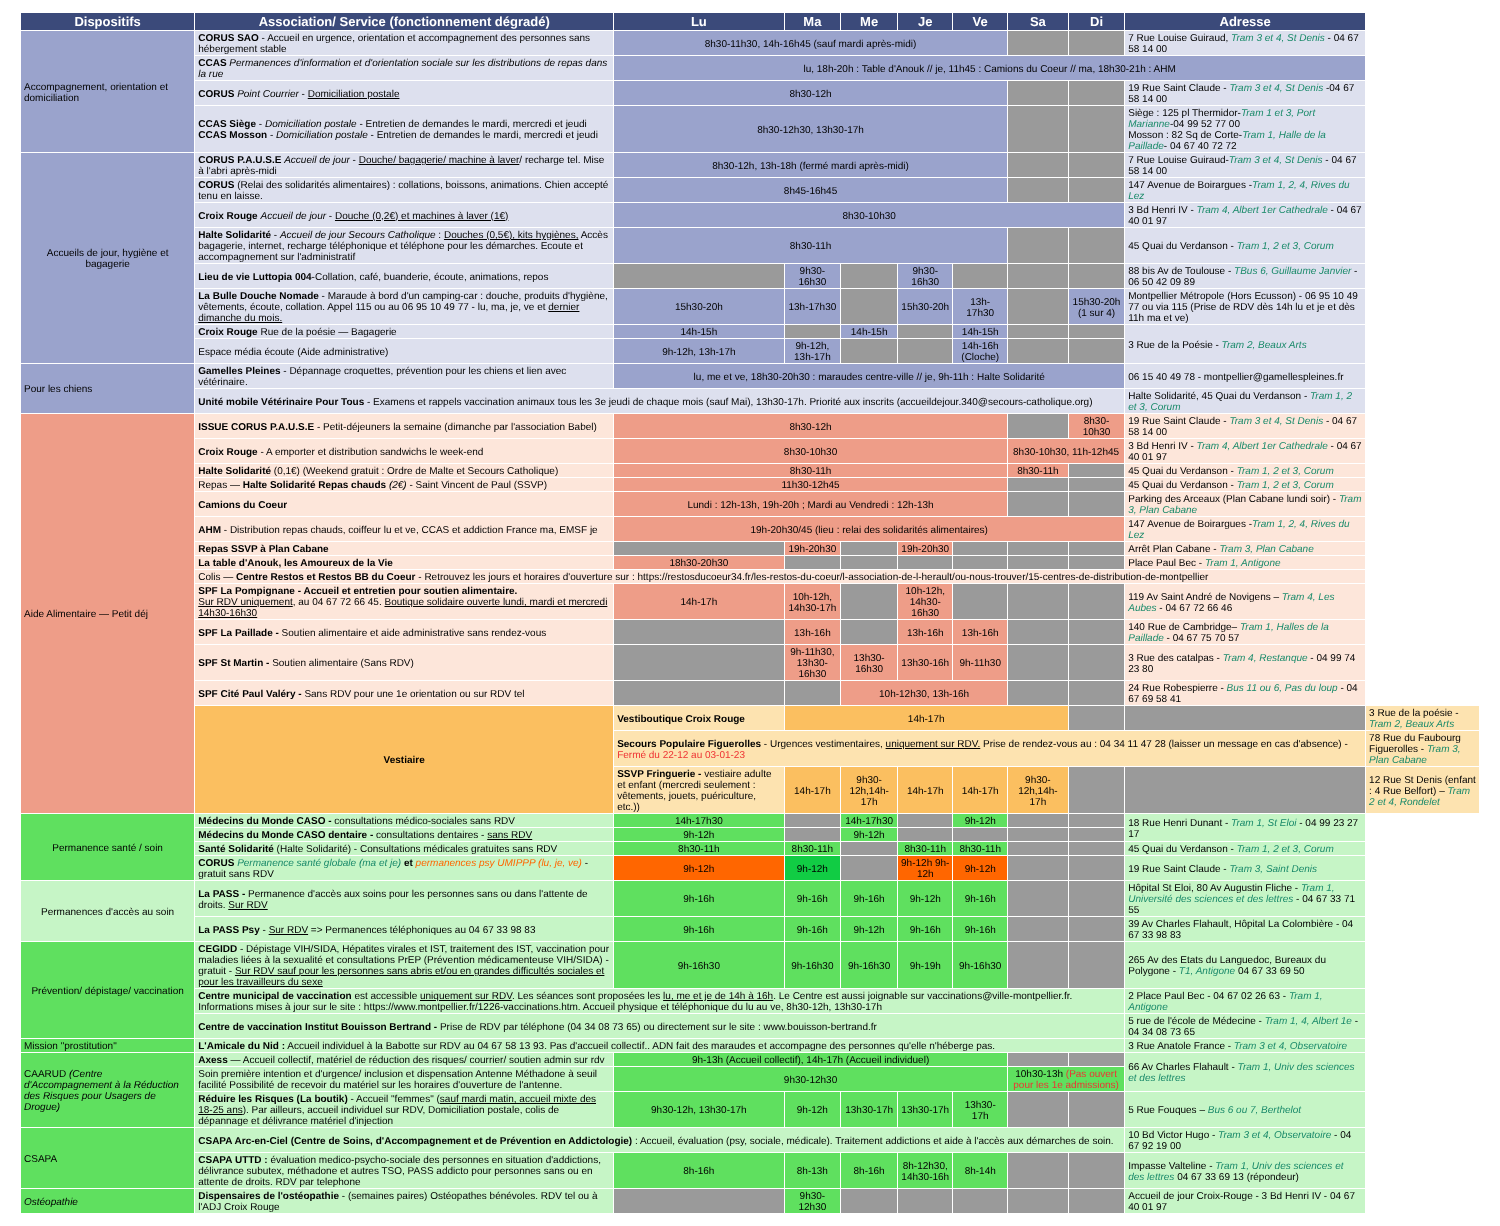| Dispositifs | Association/ Service (fonctionnement dégradé) | Lu | Ma | Me | Je | Ve | Sa | Di | Adresse | |
| --- | --- | --- | --- | --- | --- | --- | --- | --- | --- | --- |
| Accompagnement, orientation et domiciliation | CORUS SAO - Accueil en urgence, orientation et accompagnement des personnes sans hébergement stable | 8h30-11h30, 14h-16h45 (sauf mardi après-midi) | | | | | | | 7 Rue Louise Guiraud, Tram 3 et 4, St Denis - 04 67 58 14 00 | |
| | CCAS Permanences d'information et d'orientation sociale sur les distributions de repas dans la rue | lu, 18h-20h : Table d'Anouk // je, 11h45 : Camions du Coeur // ma, 18h30-21h : AHM | | | | | | | | |
| | CORUS Point Courrier - Domiciliation postale | 8h30-12h | | | | | | | 19 Rue Saint Claude - Tram 3 et 4, St Denis -04 67 58 14 00 | |
| | CCAS Siège - Domiciliation postale - Entretien de demandes le mardi, mercredi et jeudi CCAS Mosson - Domiciliation postale - Entretien de demandes le mardi, mercredi et jeudi | 8h30-12h30, 13h30-17h | | | | | | | Siège : 125 pl Thermidor- Tram 1 et 3, Port Marianne -04 99 52 77 00 Mosson : 82 Sq de Corte- Tram 1, Halle de la Paillade - 04 67 40 72 72 | |
| Accueils de jour, hygiène et bagagerie | CORUS P.A.U.S.E Accueil de jour - Douche/ bagagerie/ machine à laver / recharge tel. Mise à l'abri après-midi | 8h30-12h, 13h-18h (fermé mardi après-midi) | | | | | | | 7 Rue Louise Guiraud- Tram 3 et 4, St Denis - 04 67 58 14 00 | |
| | CORUS (Relai des solidarités alimentaires) : collations, boissons, animations. Chien accepté tenu en laisse. | 8h45-16h45 | | | | | | | 147 Avenue de Boirargues - Tram 1, 2, 4, Rives du Lez | |
| | Croix Rouge Accueil de jour - Douche (0,2€) et machines à laver (1€) | 8h30-10h30 | | | | | | | 3 Bd Henri IV - Tram 4, Albert 1er Cathedrale - 04 67 40 01 97 | |
| | Halte Solidarité - Accueil de jour Secours Catholique : Douches (0,5€), kits hygiènes, Accès bagagerie, internet, recharge téléphonique et téléphone pour les démarches. Ecoute et accompagnement sur l'administratif | 8h30-11h | | | | | | | 45 Quai du Verdanson - Tram 1, 2 et 3, Corum | |
| | Lieu de vie Luttopia 004 -Collation, café, buanderie, écoute, animations, repos | | 9h30-16h30 | | 9h30-16h30 | | | | 88 bis Av de Toulouse - TBus 6, Guillaume Janvier - 06 50 42 09 89 | |
| | La Bulle Douche Nomade - Maraude à bord d'un camping-car : douche, produits d'hygiène, vêtements, écoute, collation. Appel 115 ou au 06 95 10 49 77 - lu, ma, je, ve et dernier dimanche du mois. | 15h30-20h | 13h-17h30 | | 15h30-20h | 13h-17h30 | | 15h30-20h (1 sur 4) | Montpellier Métropole (Hors Ecusson) - 06 95 10 49 77 ou via 115 (Prise de RDV dès 14h lu et je et dès 11h ma et ve) | |
| | Croix Rouge Rue de la poésie — Bagagerie | 14h-15h | | 14h-15h | | 14h-15h | | | 3 Rue de la Poésie - Tram 2, Beaux Arts | |
| | Espace média écoute (Aide administrative) | 9h-12h, 13h-17h | 9h-12h, 13h-17h | | | 14h-16h (Cloche) | | | | |
| Pour les chiens | Gamelles Pleines - Dépannage croquettes, prévention pour les chiens et lien avec vétérinaire. | lu, me et ve, 18h30-20h30 : maraudes centre-ville // je, 9h-11h : Halte Solidarité | | | | | | | 06 15 40 49 78 - montpellier@gamellespleines.fr | |
| | Unité mobile Vétérinaire Pour Tous - Examens et rappels vaccination animaux tous les 3e jeudi de chaque mois (sauf Mai), 13h30-17h. Priorité aux inscrits (accueildejour.340@secours-catholique.org) | | | | | | | | Halte Solidarité, 45 Quai du Verdanson - Tram 1, 2 et 3, Corum | |
| Aide Alimentaire — Petit déj | ISSUE CORUS P.A.U.S.E - Petit-déjeuners la semaine (dimanche par l'association Babel) | 8h30-12h | | | | | | 8h30-10h30 | 19 Rue Saint Claude - Tram 3 et 4, St Denis - 04 67 58 14 00 | |
| | Croix Rouge - A emporter et distribution sandwichs le week-end | 8h30-10h30 | | | | | 8h30-10h30, 11h-12h45 | | 3 Bd Henri IV - Tram 4, Albert 1er Cathedrale - 04 67 40 01 97 | |
| | Halte Solidarité (0,1€) (Weekend gratuit : Ordre de Malte et Secours Catholique) | 8h30-11h | | | | | 8h30-11h | | 45 Quai du Verdanson - Tram 1, 2 et 3, Corum | |
| | Repas — Halte Solidarité Repas chauds (2€) - Saint Vincent de Paul (SSVP) | 11h30-12h45 | | | | | | | 45 Quai du Verdanson - Tram 1, 2 et 3, Corum | |
| | Camions du Coeur | Lundi : 12h-13h, 19h-20h ; Mardi au Vendredi : 12h-13h | | | | | | | Parking des Arceaux (Plan Cabane lundi soir) - Tram 3, Plan Cabane | |
| | AHM - Distribution repas chauds, coiffeur lu et ve, CCAS et addiction France ma, EMSF je | 19h-20h30/45 (lieu : relai des solidarités alimentaires) | | | | | | | 147 Avenue de Boirargues - Tram 1, 2, 4, Rives du Lez | |
| | Repas SSVP à Plan Cabane | | 19h-20h30 | | 19h-20h30 | | | | Arrêt Plan Cabane - Tram 3, Plan Cabane | |
| | La table d'Anouk, les Amoureux de la Vie | 18h30-20h30 | | | | | | | Place Paul Bec - Tram 1, Antigone | |
| | Colis — Centre Restos et Restos BB du Coeur - Retrouvez les jours et horaires d'ouverture sur : https://restosducoeur34.fr/les-restos-du-coeur/l-association-de-l-herault/ou-nous-trouver/15-centres-de-distribution-de-montpellier | | | | | | | | | |
| | SPF La Pompignane - Accueil et entretien pour soutien alimentaire. Sur RDV uniquement , au 04 67 72 66 45. Boutique solidaire ouverte lundi, mardi et mercredi 14h30-16h30 | 14h-17h | 10h-12h, 14h30-17h | | 10h-12h, 14h30-16h30 | | | | 119 Av Saint André de Novigens – Tram 4, Les Aubes - 04 67 72 66 46 | |
| | SPF La Paillade - Soutien alimentaire et aide administrative sans rendez-vous | | 13h-16h | | 13h-16h | 13h-16h | | | 140 Rue de Cambridge– Tram 1, Halles de la Paillade - 04 67 75 70 57 | |
| | SPF St Martin - Soutien alimentaire (Sans RDV) | | 9h-11h30, 13h30-16h30 | 13h30-16h30 | 13h30-16h | 9h-11h30 | | | 3 Rue des catalpas - Tram 4, Restanque - 04 99 74 23 80 | |
| | SPF Cité Paul Valéry - Sans RDV pour une 1e orientation ou sur RDV tel | | | 10h-12h30, 13h-16h | | | | | 24 Rue Robespierre - Bus 11 ou 6, Pas du loup - 04 67 69 58 41 | |
| | Vestiaire | Vestiboutique Croix Rouge | 14h-17h | | | | | | | 3 Rue de la poésie - Tram 2, Beaux Arts |
| | | Secours Populaire Figuerolles - Urgences vestimentaires, uniquement sur RDV. Prise de rendez-vous au : 04 34 11 47 28 (laisser un message en cas d'absence) - Fermé du 22-12 au 03-01-23 | | | | | | | | 78 Rue du Faubourg Figuerolles - Tram 3, Plan Cabane |
| | | SSVP Fringuerie - vestiaire adulte et enfant (mercredi seulement : vêtements, jouets, puériculture, etc.)) | 14h-17h | 9h30-12h,14h-17h | 14h-17h | 14h-17h | 9h30-12h,14h-17h | | | 12 Rue St Denis (enfant : 4 Rue Belfort) – Tram 2 et 4, Rondelet |
| Permanence santé / soin | Médecins du Monde CASO - consultations médico-sociales sans RDV | 14h-17h30 | | 14h-17h30 | | 9h-12h | | | 18 Rue Henri Dunant - Tram 1, St Eloi - 04 99 23 27 17 | |
| | Médecins du Monde CASO dentaire - consultations dentaires - sans RDV | 9h-12h | | 9h-12h | | | | | | |
| | Santé Solidarité (Halte Solidarité) - Consultations médicales gratuites sans RDV | 8h30-11h | 8h30-11h | | 8h30-11h | 8h30-11h | | | 45 Quai du Verdanson - Tram 1, 2 et 3, Corum | |
| | CORUS Permanence santé globale (ma et je) et permanences psy UMIPPP (lu, je, ve) - gratuit sans RDV | 9h-12h | 9h-12h | | 9h-12h 9h-12h | 9h-12h | | | 19 Rue Saint Claude - Tram 3, Saint Denis | |
| Permanences d'accès au soin | La PASS - Permanence d'accès aux soins pour les personnes sans ou dans l'attente de droits. Sur RDV | 9h-16h | 9h-16h | 9h-16h | 9h-12h | 9h-16h | | | Hôpital St Eloi, 80 Av Augustin Fliche - Tram 1, Université des sciences et des lettres - 04 67 33 71 55 | |
| | La PASS Psy - Sur RDV => Permanences téléphoniques au 04 67 33 98 83 | 9h-16h | 9h-16h | 9h-12h | 9h-16h | 9h-16h | | | 39 Av Charles Flahault, Hôpital La Colombière - 04 67 33 98 83 | |
| Prévention/ dépistage/ vaccination | CEGIDD - Dépistage VIH/SIDA, Hépatites virales et IST, traitement des IST, vaccination pour maladies liées à la sexualité et consultations PrEP (Prévention médicamenteuse VIH/SIDA) - gratuit - Sur RDV sauf pour les personnes sans abris et/ou en grandes difficultés sociales et pour les travailleurs du sexe | 9h-16h30 | 9h-16h30 | 9h-16h30 | 9h-19h | 9h-16h30 | | | 265 Av des Etats du Languedoc, Bureaux du Polygone - T1, Antigone 04 67 33 69 50 | |
| | Centre municipal de vaccination est accessible uniquement sur RDV . Les séances sont proposées les lu, me et je de 14h à 16h . Le Centre est aussi joignable sur vaccinations@ville-montpellier.fr. Informations mises à jour sur le site : https://www.montpellier.fr/1226-vaccinations.htm. Accueil physique et téléphonique du lu au ve, 8h30-12h, 13h30-17h | | | | | | | | 2 Place Paul Bec - 04 67 02 26 63 - Tram 1, Antigone | |
| | Centre de vaccination Institut Bouisson Bertrand - Prise de RDV par téléphone (04 34 08 73 65) ou directement sur le site : www.bouisson-bertrand.fr | | | | | | | | 5 rue de l'école de Médecine - Tram 1, 4, Albert 1e - 04 34 08 73 65 | |
| Mission "prostitution" | L'Amicale du Nid : Accueil individuel à la Babotte sur RDV au 04 67 58 13 93. Pas d'accueil collectif.. ADN fait des maraudes et accompagne des personnes qu'elle n'héberge pas. | | | | | | | | 3 Rue Anatole France - Tram 3 et 4, Observatoire | |
| CAARUD (Centre d'Accompagnement à la Réduction des Risques pour Usagers de Drogue) | Axess — Accueil collectif, matériel de réduction des risques/ courrier/ soutien admin sur rdv | 9h-13h (Accueil collectif), 14h-17h (Accueil individuel) | | | | | | | 66 Av Charles Flahault - Tram 1, Univ des sciences et des lettres | |
| | Soin première intention et d'urgence/ inclusion et dispensation Antenne Méthadone à seuil facilité Possibilité de recevoir du matériel sur les horaires d'ouverture de l'antenne. | 9h30-12h30 | | | | | 10h30-13h (Pas ouvert pour les 1e admissions) | | | |
| | Réduire les Risques (La boutik) - Accueil "femmes" ( sauf mardi matin, accueil mixte des 18-25 ans ). Par ailleurs, accueil individuel sur RDV, Domiciliation postale, colis de dépannage et délivrance matériel d'injection | 9h30-12h, 13h30-17h | 9h-12h | 13h30-17h | 13h30-17h | 13h30-17h | | | 5 Rue Fouques – Bus 6 ou 7, Berthelot | |
| CSAPA | CSAPA Arc-en-Ciel (Centre de Soins, d'Accompagnement et de Prévention en Addictologie) : Accueil, évaluation (psy, sociale, médicale). Traitement addictions et aide à l'accès aux démarches de soin. | | | | | | | | 10 Bd Victor Hugo - Tram 3 et 4, Observatoire - 04 67 92 19 00 | |
| | CSAPA UTTD : évaluation medico-psycho-sociale des personnes en situation d'addictions, délivrance subutex, méthadone et autres TSO, PASS addicto pour personnes sans ou en attente de droits. RDV par telephone | 8h-16h | 8h-13h | 8h-16h | 8h-12h30, 14h30-16h | 8h-14h | | | Impasse Valteline - Tram 1, Univ des sciences et des lettres 04 67 33 69 13 (répondeur) | |
| Ostéopathie | Dispensaires de l'ostéopathie - (semaines paires) Ostéopathes bénévoles. RDV tel ou à l'ADJ Croix Rouge | | 9h30-12h30 | | | | | | Accueil de jour Croix-Rouge - 3 Bd Henri IV - 04 67 40 01 97 | |